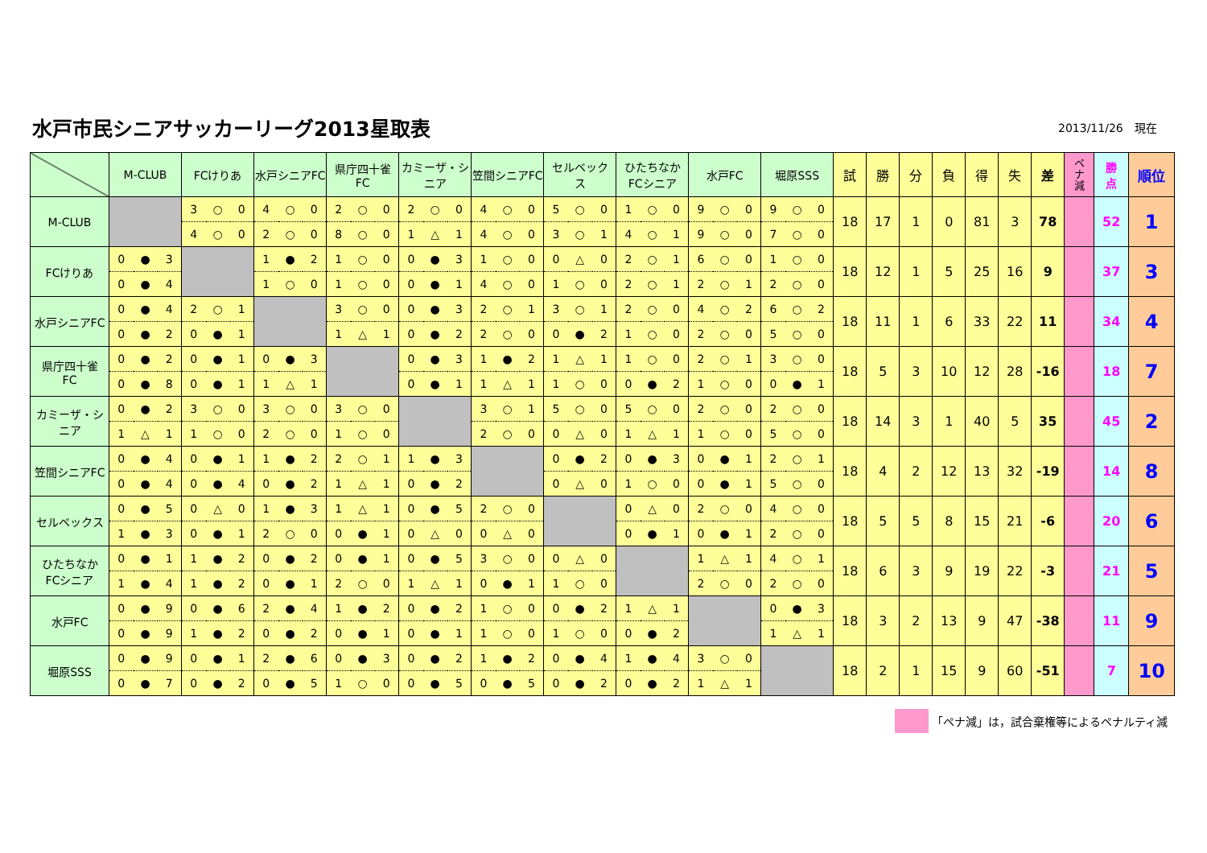水戸市民シニアサッカーリーグ2013星取表
2013/11/26　現在
| | M-CLUB | | | FCけりあ | | | 水戸シニアFC | | | 県庁四十雀 FC | | | カミーザ・シニア | | | 笠間シニアFC | | | セルベック ス | | | ひたちなか FCシニア | | | 水戸FC | | | 堀原SSS | | | 試 | 勝 | 分 | 負 | 得 | 失 | 差 | ペ ナ 減 | 勝 点 | 順位 |
| --- | --- | --- | --- | --- | --- | --- | --- | --- | --- | --- | --- | --- | --- | --- | --- | --- | --- | --- | --- | --- | --- | --- | --- | --- | --- | --- | --- | --- | --- | --- | --- | --- | --- | --- | --- | --- | --- | --- | --- | --- |
| M-CLUB | | | | 3 | ○ | 0 | 4 | ○ | 0 | 2 | ○ | 0 | 2 | ○ | 0 | 4 | ○ | 0 | 5 | ○ | 0 | 1 | ○ | 0 | 9 | ○ | 0 | 9 | ○ | 0 | 18 | 17 | 1 | 0 | 81 | 3 | 78 | | 52 | 1 |
| | | | | 4 | ○ | 0 | 2 | ○ | 0 | 8 | ○ | 0 | 1 | △ | 1 | 4 | ○ | 0 | 3 | ○ | 1 | 4 | ○ | 1 | 9 | ○ | 0 | 7 | ○ | 0 | | | | | | | | | | |
| FCけりあ | 0 | ● | 3 | | | | 1 | ● | 2 | 1 | ○ | 0 | 0 | ● | 3 | 1 | ○ | 0 | 0 | △ | 0 | 2 | ○ | 1 | 6 | ○ | 0 | 1 | ○ | 0 | 18 | 12 | 1 | 5 | 25 | 16 | 9 | | 37 | 3 |
| | 0 | ● | 4 | | | | 1 | ○ | 0 | 1 | ○ | 0 | 0 | ● | 1 | 4 | ○ | 0 | 1 | ○ | 0 | 2 | ○ | 1 | 2 | ○ | 1 | 2 | ○ | 0 | | | | | | | | | | |
| 水戸シニアFC | 0 | ● | 4 | 2 | ○ | 1 | | | | 3 | ○ | 0 | 0 | ● | 3 | 2 | ○ | 1 | 3 | ○ | 1 | 2 | ○ | 0 | 4 | ○ | 2 | 6 | ○ | 2 | 18 | 11 | 1 | 6 | 33 | 22 | 11 | | 34 | 4 |
| | 0 | ● | 2 | 0 | ● | 1 | | | | 1 | △ | 1 | 0 | ● | 2 | 2 | ○ | 0 | 0 | ● | 2 | 1 | ○ | 0 | 2 | ○ | 0 | 5 | ○ | 0 | | | | | | | | | | |
| 県庁四十雀 FC | 0 | ● | 2 | 0 | ● | 1 | 0 | ● | 3 | | | | 0 | ● | 3 | 1 | ● | 2 | 1 | △ | 1 | 1 | ○ | 0 | 2 | ○ | 1 | 3 | ○ | 0 | 18 | 5 | 3 | 10 | 12 | 28 | -16 | | 18 | 7 |
| | 0 | ● | 8 | 0 | ● | 1 | 1 | △ | 1 | | | | 0 | ● | 1 | 1 | △ | 1 | 1 | ○ | 0 | 0 | ● | 2 | 1 | ○ | 0 | 0 | ● | 1 | | | | | | | | | | |
| カミーザ・シニア | 0 | ● | 2 | 3 | ○ | 0 | 3 | ○ | 0 | 3 | ○ | 0 | | | | 3 | ○ | 1 | 5 | ○ | 0 | 5 | ○ | 0 | 2 | ○ | 0 | 2 | ○ | 0 | 18 | 14 | 3 | 1 | 40 | 5 | 35 | | 45 | 2 |
| | 1 | △ | 1 | 1 | ○ | 0 | 2 | ○ | 0 | 1 | ○ | 0 | | | | 2 | ○ | 0 | 0 | △ | 0 | 1 | △ | 1 | 1 | ○ | 0 | 5 | ○ | 0 | | | | | | | | | | |
| 笠間シニアFC | 0 | ● | 4 | 0 | ● | 1 | 1 | ● | 2 | 2 | ○ | 1 | 1 | ● | 3 | | | | 0 | ● | 2 | 0 | ● | 3 | 0 | ● | 1 | 2 | ○ | 1 | 18 | 4 | 2 | 12 | 13 | 32 | -19 | | 14 | 8 |
| | 0 | ● | 4 | 0 | ● | 4 | 0 | ● | 2 | 1 | △ | 1 | 0 | ● | 2 | | | | 0 | △ | 0 | 1 | ○ | 0 | 0 | ● | 1 | 5 | ○ | 0 | | | | | | | | | | |
| セルベックス | 0 | ● | 5 | 0 | △ | 0 | 1 | ● | 3 | 1 | △ | 1 | 0 | ● | 5 | 2 | ○ | 0 | | | | 0 | △ | 0 | 2 | ○ | 0 | 4 | ○ | 0 | 18 | 5 | 5 | 8 | 15 | 21 | -6 | | 20 | 6 |
| | 1 | ● | 3 | 0 | ● | 1 | 2 | ○ | 0 | 0 | ● | 1 | 0 | △ | 0 | 0 | △ | 0 | | | | 0 | ● | 1 | 0 | ● | 1 | 2 | ○ | 0 | | | | | | | | | | |
| ひたちなか FCシニア | 0 | ● | 1 | 1 | ● | 2 | 0 | ● | 2 | 0 | ● | 1 | 0 | ● | 5 | 3 | ○ | 0 | 0 | △ | 0 | | | | 1 | △ | 1 | 4 | ○ | 1 | 18 | 6 | 3 | 9 | 19 | 22 | -3 | | 21 | 5 |
| | 1 | ● | 4 | 1 | ● | 2 | 0 | ● | 1 | 2 | ○ | 0 | 1 | △ | 1 | 0 | ● | 1 | 1 | ○ | 0 | | | | 2 | ○ | 0 | 2 | ○ | 0 | | | | | | | | | | |
| 水戸FC | 0 | ● | 9 | 0 | ● | 6 | 2 | ● | 4 | 1 | ● | 2 | 0 | ● | 2 | 1 | ○ | 0 | 0 | ● | 2 | 1 | △ | 1 | | | | 0 | ● | 3 | 18 | 3 | 2 | 13 | 9 | 47 | -38 | | 11 | 9 |
| | 0 | ● | 9 | 1 | ● | 2 | 0 | ● | 2 | 0 | ● | 1 | 0 | ● | 1 | 1 | ○ | 0 | 1 | ○ | 0 | 0 | ● | 2 | | | | 1 | △ | 1 | | | | | | | | | | |
| 堀原SSS | 0 | ● | 9 | 0 | ● | 1 | 2 | ● | 6 | 0 | ● | 3 | 0 | ● | 2 | 1 | ● | 2 | 0 | ● | 4 | 1 | ● | 4 | 3 | ○ | 0 | | | | 18 | 2 | 1 | 15 | 9 | 60 | -51 | | 7 | 10 |
| | 0 | ● | 7 | 0 | ● | 2 | 0 | ● | 5 | 1 | ○ | 0 | 0 | ● | 5 | 0 | ● | 5 | 0 | ● | 2 | 0 | ● | 2 | 1 | △ | 1 | | | | | | | | | | | | | |
「ペナ減」は，試合棄権等によるペナルティ減